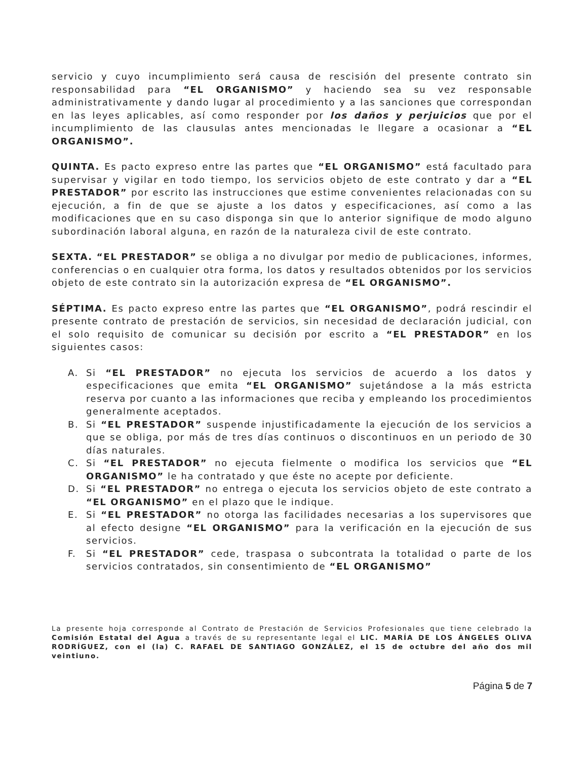servicio y cuyo incumplimiento será causa de rescisión del presente contrato sin responsabilidad para “EL ORGANISMO” y haciendo sea su vez responsable administrativamente y dando lugar al procedimiento y a las sanciones que correspondan en las leyes aplicables, así como responder por los daños y perjuicios que por el incumplimiento de las clausulas antes mencionadas le llegare a ocasionar a “EL ORGANISMO”.
QUINTA. Es pacto expreso entre las partes que “EL ORGANISMO” está facultado para supervisar y vigilar en todo tiempo, los servicios objeto de este contrato y dar a “EL PRESTADOR” por escrito las instrucciones que estime convenientes relacionadas con su ejecución, a fin de que se ajuste a los datos y especificaciones, así como a las modificaciones que en su caso disponga sin que lo anterior signifique de modo alguno subordinación laboral alguna, en razón de la naturaleza civil de este contrato.
SEXTA. “EL PRESTADOR” se obliga a no divulgar por medio de publicaciones, informes, conferencias o en cualquier otra forma, los datos y resultados obtenidos por los servicios objeto de este contrato sin la autorización expresa de “EL ORGANISMO”.
SÉPTIMA. Es pacto expreso entre las partes que “EL ORGANISMO”, podrá rescindir el presente contrato de prestación de servicios, sin necesidad de declaración judicial, con el solo requisito de comunicar su decisión por escrito a “EL PRESTADOR” en los siguientes casos:
A. Si “EL PRESTADOR” no ejecuta los servicios de acuerdo a los datos y especificaciones que emita “EL ORGANISMO” sujetándose a la más estricta reserva por cuanto a las informaciones que reciba y empleando los procedimientos generalmente aceptados.
B. Si “EL PRESTADOR” suspende injustificadamente la ejecución de los servicios a que se obliga, por más de tres días continuos o discontinuos en un periodo de 30 días naturales.
C. Si “EL PRESTADOR” no ejecuta fielmente o modifica los servicios que “EL ORGANISMO” le ha contratado y que éste no acepte por deficiente.
D. Si “EL PRESTADOR” no entrega o ejecuta los servicios objeto de este contrato a “EL ORGANISMO” en el plazo que le indique.
E. Si “EL PRESTADOR” no otorga las facilidades necesarias a los supervisores que al efecto designe “EL ORGANISMO” para la verificación en la ejecución de sus servicios.
F. Si “EL PRESTADOR” cede, traspasa o subcontrata la totalidad o parte de los servicios contratados, sin consentimiento de “EL ORGANISMO”
La presente hoja corresponde al Contrato de Prestación de Servicios Profesionales que tiene celebrado la Comisión Estatal del Agua a través de su representante legal el LIC. MARÍA DE LOS ÁNGELES OLIVA RODRÍGUEZ, con el (la) C. RAFAEL DE SANTIAGO GONZÁLEZ, el 15 de octubre del año dos mil veintiuno.
Página 5 de 7